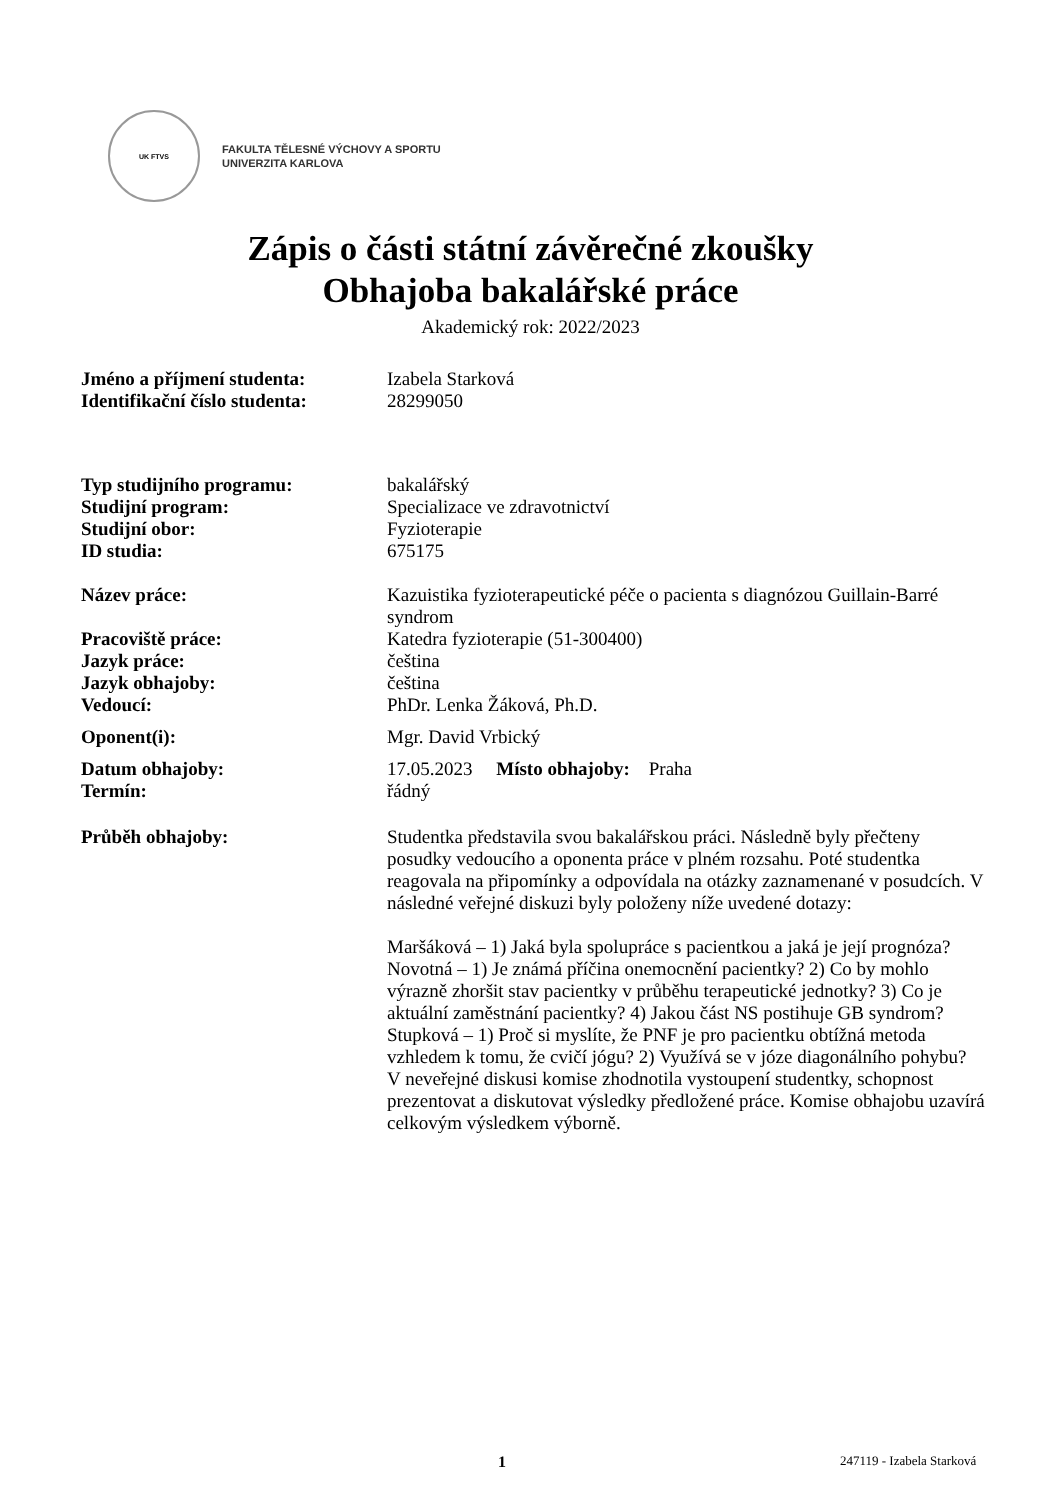UK FTVS
FAKULTA TĚLESNÉ VÝCHOVY A SPORTU
UNIVERZITA KARLOVA
Zápis o části státní závěrečné zkoušky
Obhajoba bakalářské práce
Akademický rok: 2022/2023
Jméno a příjmení studenta: Izabela Starková
Identifikační číslo studenta:
28299050
Typ studijního programu: bakalářský
Studijní program: Specializace ve zdravotnictví
Studijní obor: Fyzioterapie
ID studia: 675175
Název práce: Kazuistika fyzioterapeutické péče o pacienta s diagnózou Guillain-Barré syndrom
Pracoviště práce: Katedra fyzioterapie (51-300400)
Jazyk práce: čeština
Jazyk obhajoby: čeština
Vedoucí: PhDr. Lenka Žáková, Ph.D.
Oponent(i): Mgr. David Vrbický
Datum obhajoby: 17.05.2023 Místo obhajoby: Praha
Termín: řádný
Průběh obhajoby: Studentka představila svou bakalářskou práci. Následně byly přečteny posudky vedoucího a oponenta práce v plném rozsahu. Poté studentka reagovala na připomínky a odpovídala na otázky zaznamenané v posudcích. V následné veřejné diskuzi byly položeny níže uvedené dotazy:
Maršáková – 1) Jaká byla spolupráce s pacientkou a jaká je její prognóza?
Novotná – 1) Je známá příčina onemocnění pacientky? 2) Co by mohlo výrazně zhoršit stav pacientky v průběhu terapeutické jednotky? 3) Co je aktuální zaměstnání pacientky? 4) Jakou část NS postihuje GB syndrom?
Stupková – 1) Proč si myslíte, že PNF je pro pacientku obtížná metoda vzhledem k tomu, že cvičí jógu? 2) Využívá se v józe diagonálního pohybu?
V neveřejné diskusi komise zhodnotila vystoupení studentky, schopnost prezentovat a diskutovat výsledky předložené práce. Komise obhajobu uzavírá celkovým výsledkem výborně.
1 247119 - Izabela Starková